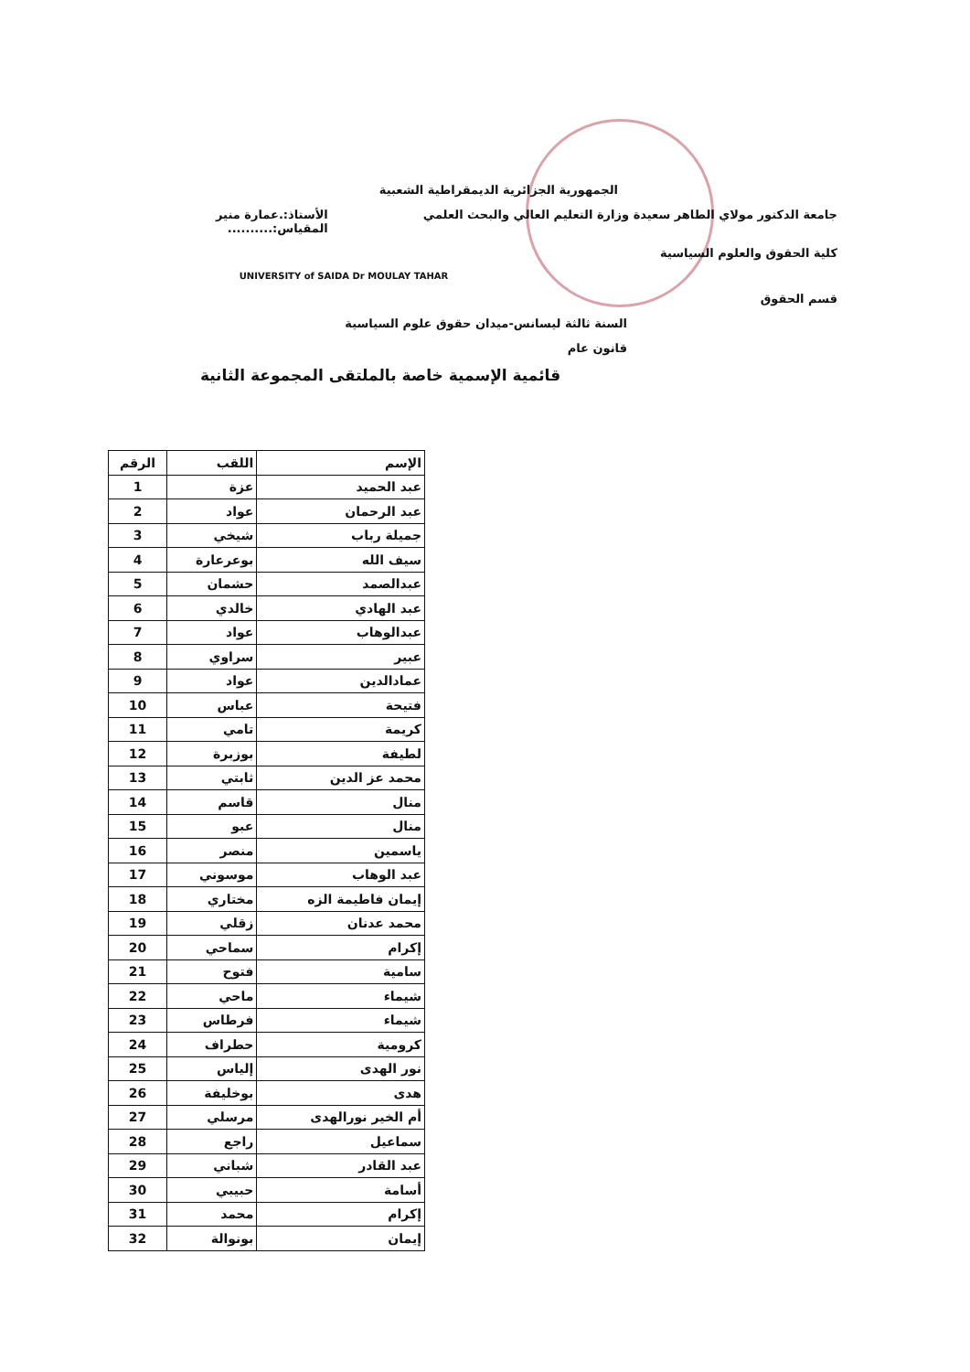الجمهورية الجزائرية الديمقراطية الشعبية
جامعة الدكتور مولاي الطاهر سعيدة وزارة التعليم العالي والبحث العلمي الأستاذ:.عمارة منير
المقياس:..........
كلية الحقوق والعلوم السياسية
UNIVERSITY of SAIDA Dr MOULAY TAHAR
قسم الحقوق
السنة ثالثة ليسانس-ميدان حقوق علوم السياسية
قانون عام
قائمية الإسمية خاصة بالملتقى المجموعة الثانية
| الإسم | اللقب | الرقم |
| --- | --- | --- |
| عبد الحميد | عزة | 1 |
| عبد الرحمان | عواد | 2 |
| جميلة رباب | شيخي | 3 |
| سيف الله | بوعرعارة | 4 |
| عبدالصمد | حشمان | 5 |
| عبد الهادي | خالدي | 6 |
| عبدالوهاب | عواد | 7 |
| عبير | سراوي | 8 |
| عمادالدين | عواد | 9 |
| فتيحة | عباس | 10 |
| كريمة | تامي | 11 |
| لطيفة | بوزبرة | 12 |
| محمد عز الدين | ثابتي | 13 |
| منال | قاسم | 14 |
| منال | عبو | 15 |
| ياسمين | منصر | 16 |
| عبد الوهاب | موسوني | 17 |
| إيمان فاطيمة الزه | مختاري | 18 |
| محمد عدنان | زقلي | 19 |
| إكرام | سماحي | 20 |
| سامية | فتوح | 21 |
| شيماء | ماحي | 22 |
| شيماء | فرطاس | 23 |
| كرومية | حطراف | 24 |
| نور الهدى | إلياس | 25 |
| هدى | بوخليفة | 26 |
| أم الخير نورالهدى | مرسلي | 27 |
| سماعيل | راجع | 28 |
| عبد القادر | شباني | 29 |
| أسامة | حبيبي | 30 |
| إكرام | محمد | 31 |
| إيمان | بونوالة | 32 |